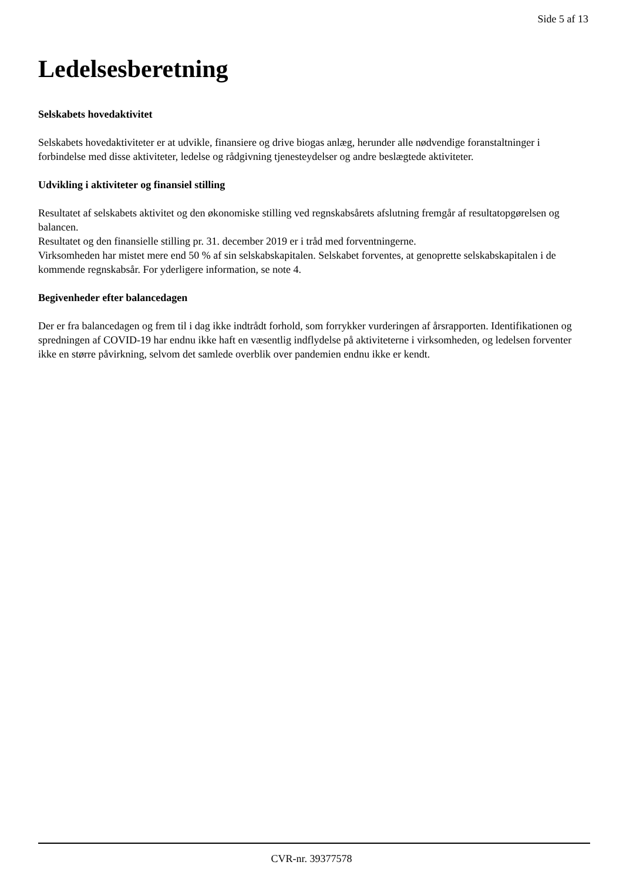Side 5 af 13
Ledelsesberetning
Selskabets hovedaktivitet
Selskabets hovedaktiviteter er at udvikle, finansiere og drive biogas anlæg, herunder alle nødvendige foranstaltninger i forbindelse med disse aktiviteter, ledelse og rådgivning tjenesteydelser og andre beslægtede aktiviteter.
Udvikling i aktiviteter og finansiel stilling
Resultatet af selskabets aktivitet og den økonomiske stilling ved regnskabsårets afslutning fremgår af resultatopgørelsen og balancen.
Resultatet og den finansielle stilling pr. 31. december 2019 er i tråd med forventningerne.
Virksomheden har mistet mere end 50 % af sin selskabskapitalen. Selskabet forventes, at genoprette selskabskapitalen i de kommende regnskabsår. For yderligere information, se note 4.
Begivenheder efter balancedagen
Der er fra balancedagen og frem til i dag ikke indtrådt forhold, som forrykker vurderingen af årsrapporten. Identifikationen og spredningen af COVID-19 har endnu ikke haft en væsentlig indflydelse på aktiviteterne i virksomheden, og ledelsen forventer ikke en større påvirkning, selvom det samlede overblik over pandemien endnu ikke er kendt.
CVR-nr. 39377578